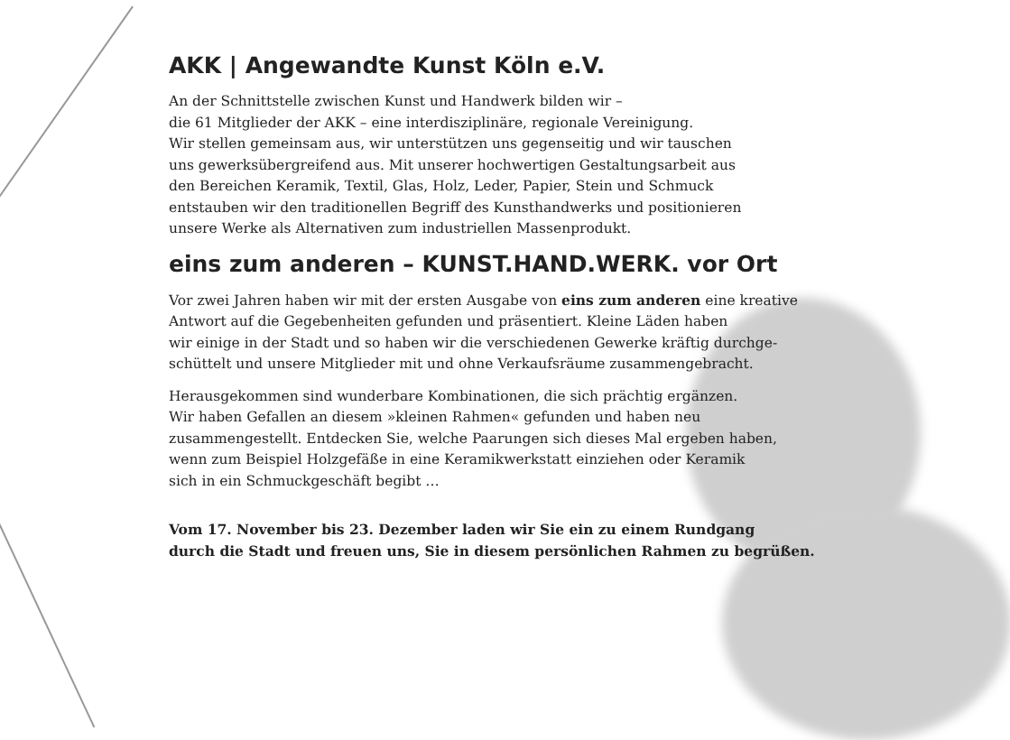AKK | Angewandte Kunst Köln e.V.
An der Schnittstelle zwischen Kunst und Handwerk bilden wir –
die 61 Mitglieder der AKK – eine interdisziplinäre, regionale Vereinigung.
Wir stellen gemeinsam aus, wir unterstützen uns gegenseitig und wir tauschen
uns gewerksübergreifend aus. Mit unserer hochwertigen Gestaltungsarbeit aus
den Bereichen Keramik, Textil, Glas, Holz, Leder, Papier, Stein und Schmuck
entstauben wir den traditionellen Begriff des Kunsthandwerks und positionieren
unsere Werke als Alternativen zum industriellen Massenprodukt.
eins zum anderen – KUNST.HAND.WERK. vor Ort
Vor zwei Jahren haben wir mit der ersten Ausgabe von eins zum anderen eine kreative
Antwort auf die Gegebenheiten gefunden und präsentiert. Kleine Läden haben
wir einige in der Stadt und so haben wir die verschiedenen Gewerke kräftig durchge-
schüttelt und unsere Mitglieder mit und ohne Verkaufsräume zusammengebracht.
Herausgekommen sind wunderbare Kombinationen, die sich prächtig ergänzen.
Wir haben Gefallen an diesem »kleinen Rahmen« gefunden und haben neu
zusammengestellt. Entdecken Sie, welche Paarungen sich dieses Mal ergeben haben,
wenn zum Beispiel Holzgefäße in eine Keramikwerkstatt einziehen oder Keramik
sich in ein Schmuckgeschäft begibt …
Vom 17. November bis 23. Dezember laden wir Sie ein zu einem Rundgang
durch die Stadt und freuen uns, Sie in diesem persönlichen Rahmen zu begrüßen.